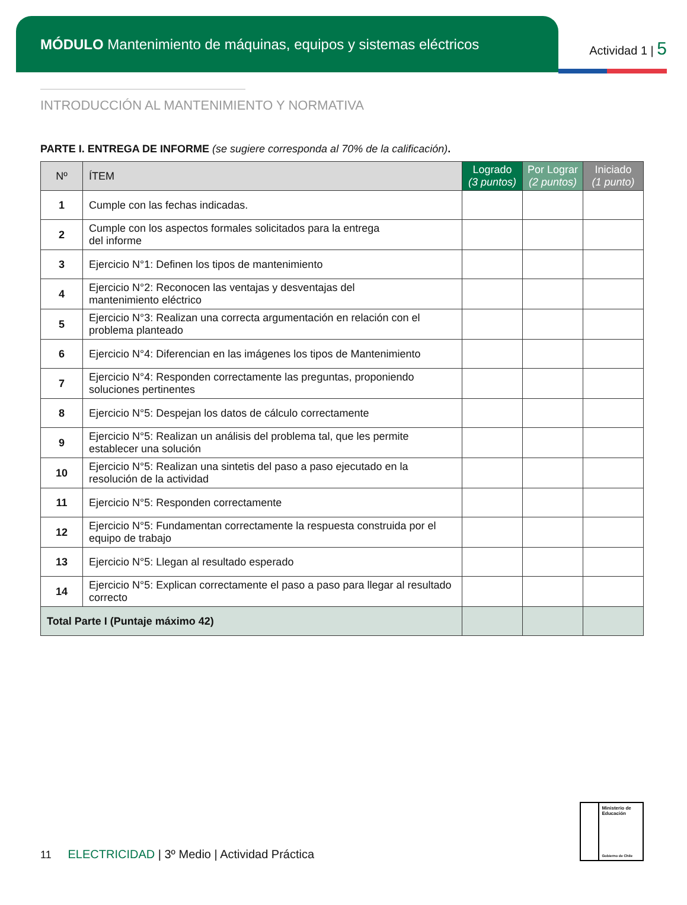MÓDULO Mantenimiento de máquinas, equipos y sistemas eléctricos
Actividad 1 | 5
INTRODUCCIÓN AL MANTENIMIENTO Y NORMATIVA
PARTE I. ENTREGA DE INFORME (se sugiere corresponda al 70% de la calificación).
| Nº | ÍTEM | Logrado (3 puntos) | Por Lograr (2 puntos) | Iniciado (1 punto) |
| --- | --- | --- | --- | --- |
| 1 | Cumple con las fechas indicadas. | | | |
| 2 | Cumple con los aspectos formales solicitados para la entrega del informe | | | |
| 3 | Ejercicio N°1: Definen los tipos de mantenimiento | | | |
| 4 | Ejercicio N°2: Reconocen las ventajas y desventajas del mantenimiento eléctrico | | | |
| 5 | Ejercicio N°3: Realizan una correcta argumentación en relación con el problema planteado | | | |
| 6 | Ejercicio N°4: Diferencian en las imágenes los tipos de Mantenimiento | | | |
| 7 | Ejercicio N°4: Responden correctamente las preguntas, proponiendo soluciones pertinentes | | | |
| 8 | Ejercicio N°5: Despejan los datos de cálculo correctamente | | | |
| 9 | Ejercicio N°5: Realizan un análisis del problema tal, que les permite establecer una solución | | | |
| 10 | Ejercicio N°5: Realizan una sintetis del paso a paso ejecutado en la resolución de la actividad | | | |
| 11 | Ejercicio N°5: Responden correctamente | | | |
| 12 | Ejercicio N°5: Fundamentan correctamente la respuesta construida por el equipo de trabajo | | | |
| 13 | Ejercicio N°5: Llegan al resultado esperado | | | |
| 14 | Ejercicio N°5: Explican correctamente el paso a paso para llegar al resultado correcto | | | |
| Total Parte I (Puntaje máximo 42) | | | | |
11 ELECTRICIDAD | 3º Medio | Actividad Práctica
Ministerio de Educación
Gobierno de Chile